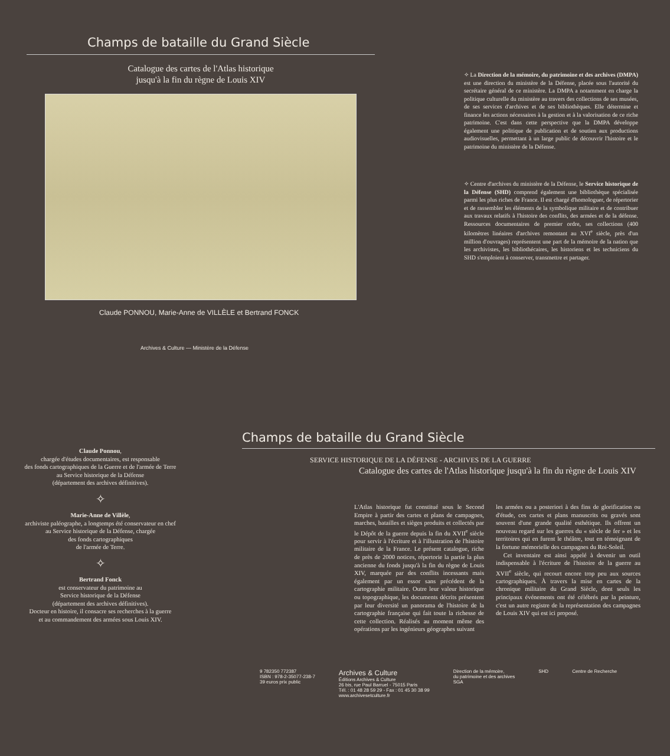Champs de bataille du Grand Siècle
Catalogue des cartes de l'Atlas historique
jusqu'à la fin du règne de Louis XIV
Claude PONNOU, Marie-Anne de VILLÈLE et Bertrand FONCK
Archives & Culture — Ministère de la Défense
✧ La Direction de la mémoire, du patrimoine et des archives (DMPA) est une direction du ministère de la Défense, placée sous l'autorité du secrétaire général de ce ministère. La DMPA a notamment en charge la politique culturelle du ministère au travers des collections de ses musées, de ses services d'archives et de ses bibliothèques. Elle détermine et finance les actions nécessaires à la gestion et à la valorisation de ce riche patrimoine. C'est dans cette perspective que la DMPA développe également une politique de publication et de soutien aux productions audiovisuelles, permettant à un large public de découvrir l'histoire et le patrimoine du ministère de la Défense.
✧ Centre d'archives du ministère de la Défense, le Service historique de la Défense (SHD) comprend également une bibliothèque spécialisée parmi les plus riches de France. Il est chargé d'homologuer, de répertorier et de rassembler les éléments de la symbolique militaire et de contribuer aux travaux relatifs à l'histoire des conflits, des armées et de la défense. Ressources documentaires de premier ordre, ses collections (400 kilomètres linéaires d'archives remontant au XVI<sup>e</sup> siècle, près d'un million d'ouvrages) représentent une part de la mémoire de la nation que les archivistes, les bibliothécaires, les historiens et les techniciens du SHD s'emploient à conserver, transmettre et partager.
Claude Ponnou,
chargée d'études documentaires, est responsable
des fonds cartographiques de la Guerre et de l'armée de Terre
au Service historique de la Défense
(département des archives définitives).
✧
Marie-Anne de Villèle,
archiviste paléographe, a longtemps été conservateur en chef
au Service historique de la Défense, chargée
des fonds cartographiques
de l'armée de Terre.
✧
Bertrand Fonck
est conservateur du patrimoine au
Service historique de la Défense
(département des archives définitives).
Docteur en histoire, il consacre ses recherches à la guerre
et au commandement des armées sous Louis XIV.
Champs de bataille du Grand Siècle
SERVICE HISTORIQUE DE LA DÉFENSE - ARCHIVES DE LA GUERRE
Catalogue des cartes de l'Atlas historique jusqu'à la fin du règne de Louis XIV
L'Atlas historique fut constitué sous le Second Empire à partir des cartes et plans de campagnes, marches, batailles et sièges produits et collectés par le Dépôt de la guerre depuis la fin du XVII<sup>e</sup> siècle pour servir à l'écriture et à l'illustration de l'histoire militaire de la France. Le présent catalogue, riche de près de 2000 notices, répertorie la partie la plus ancienne du fonds jusqu'à la fin du règne de Louis XIV, marquée par des conflits incessants mais également par un essor sans précédent de la cartographie militaire. Outre leur valeur historique ou topographique, les documents décrits présentent par leur diversité un panorama de l'histoire de la cartographie française qui fait toute la richesse de cette collection. Réalisés au moment même des opérations par les ingénieurs géographes suivant
les armées ou a posteriori à des fins de glorification ou d'étude, ces cartes et plans manuscrits ou gravés sont souvent d'une grande qualité esthétique. Ils offrent un nouveau regard sur les guerres du « siècle de fer » et les territoires qui en furent le théâtre, tout en témoignant de la fortune mémorielle des campagnes du Roi-Soleil.
Cet inventaire est ainsi appelé à devenir un outil indispensable à l'écriture de l'histoire de la guerre au XVII<sup>e</sup> siècle, qui recourt encore trop peu aux sources cartographiques. À travers la mise en cartes de la chronique militaire du Grand Siècle, dont seuls les principaux événements ont été célébrés par la peinture, c'est un autre registre de la représentation des campagnes de Louis XIV qui est ici proposé.
9 782350 772387
ISBN : 978-2-35077-238-7
39 euros prix public
Archives & Culture
Éditions Archives & Culture
26 bis, rue Paul Barruel - 75015 Paris
Tél. : 01 48 28 59 29 - Fax : 01 45 30 38 99
www.archivesetculture.fr
Direction de la mémoire,
du patrimoine et des archives
SGA
SHD Centre de Recherche